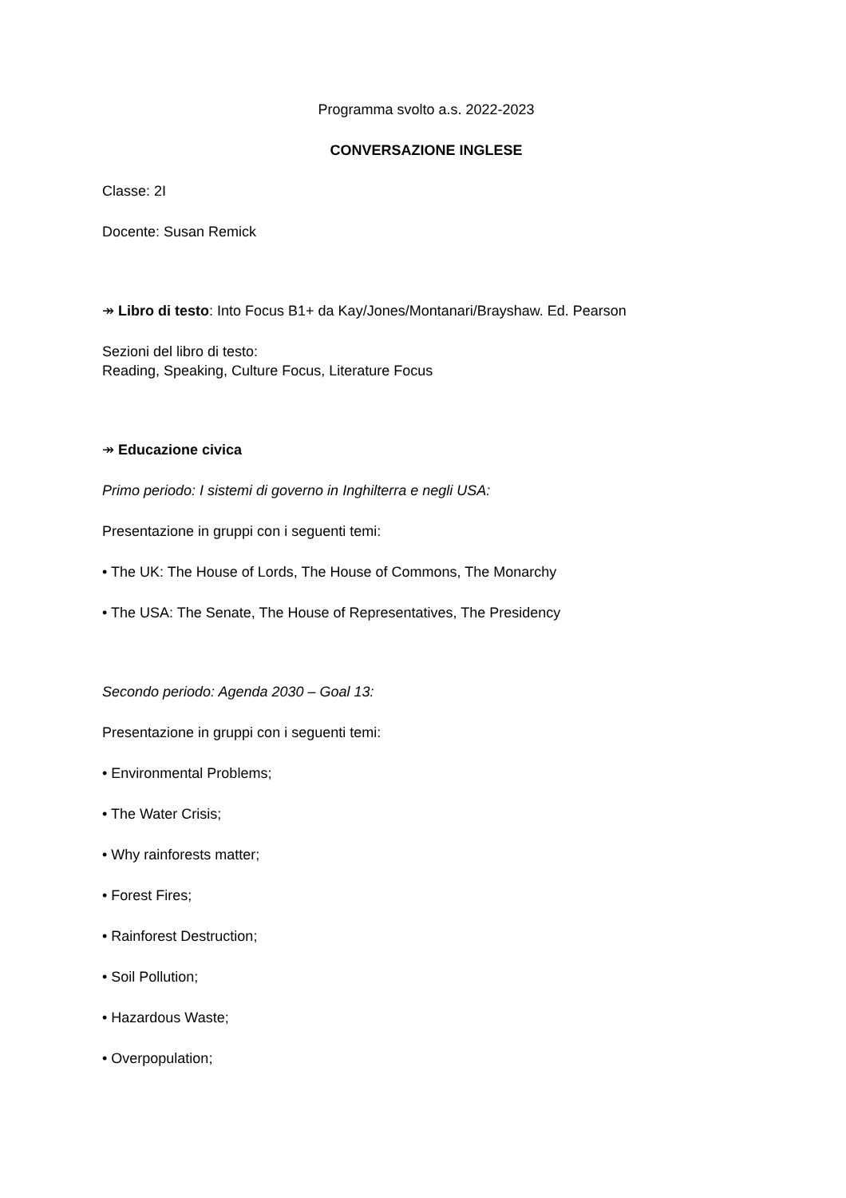Programma svolto a.s. 2022-2023
CONVERSAZIONE INGLESE
Classe: 2I
Docente: Susan Remick
↠ Libro di testo: Into Focus B1+ da Kay/Jones/Montanari/Brayshaw. Ed. Pearson
Sezioni del libro di testo:
Reading, Speaking, Culture Focus, Literature Focus
↠ Educazione civica
Primo periodo: I sistemi di governo in Inghilterra e negli USA:
Presentazione in gruppi con i seguenti temi:
• The UK: The House of Lords, The House of Commons, The Monarchy
• The USA: The Senate, The House of Representatives, The Presidency
Secondo periodo: Agenda 2030 – Goal 13:
Presentazione in gruppi con i seguenti temi:
• Environmental Problems;
• The Water Crisis;
• Why rainforests matter;
• Forest Fires;
• Rainforest Destruction;
• Soil Pollution;
• Hazardous Waste;
• Overpopulation;